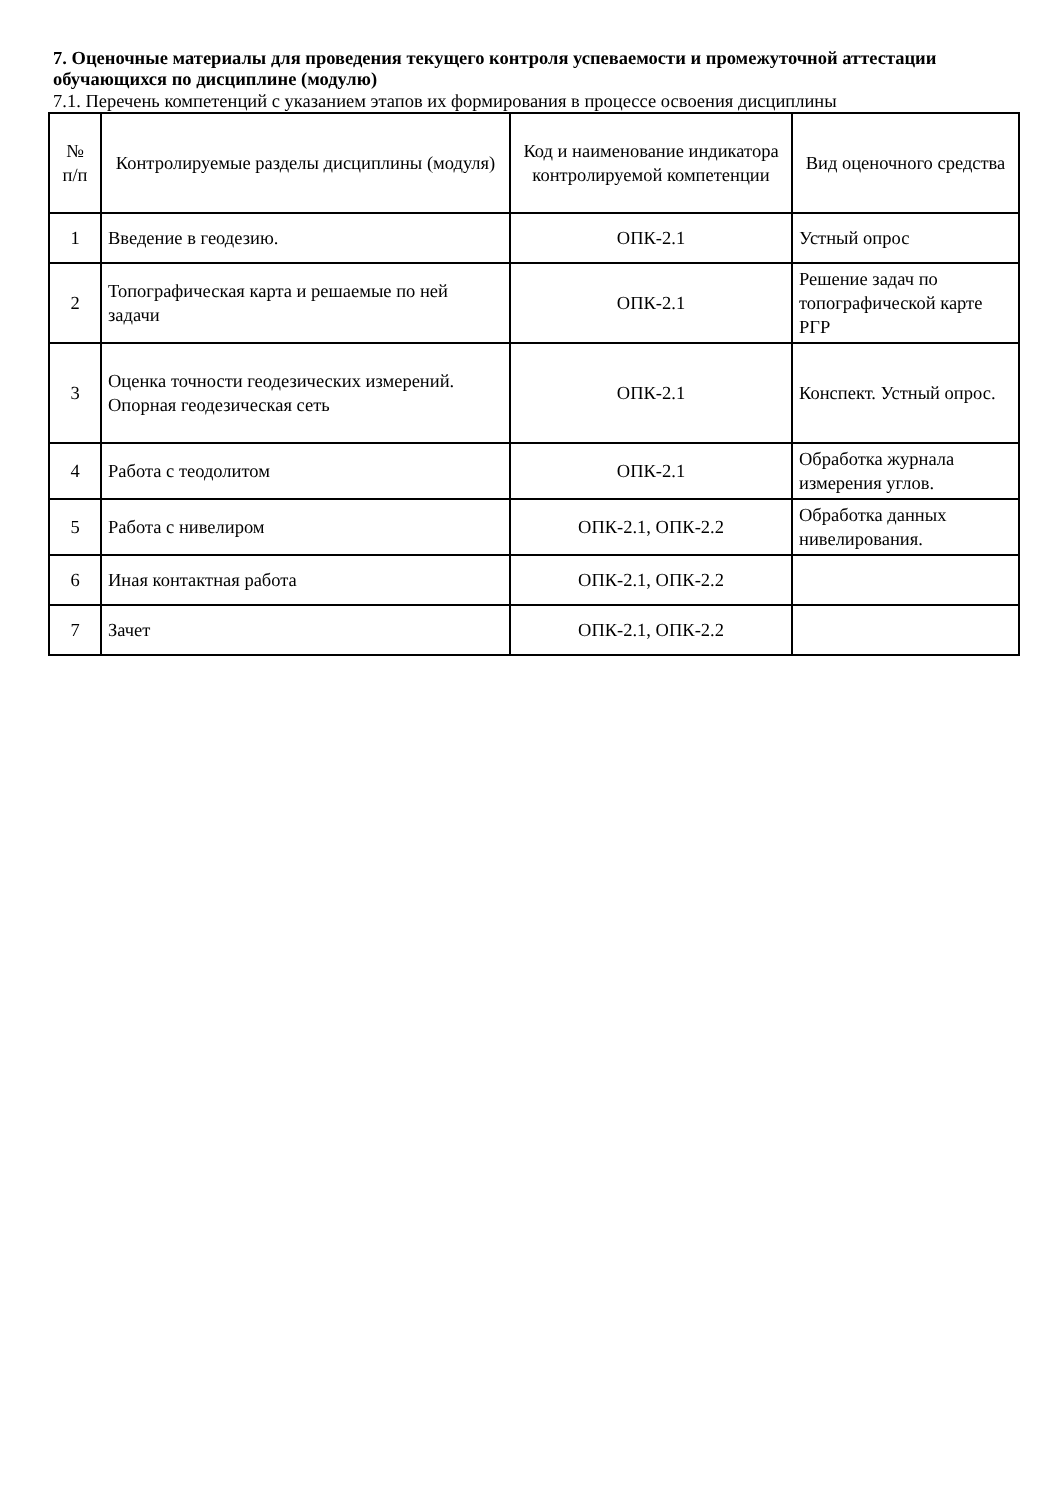7. Оценочные материалы для проведения текущего контроля успеваемости и промежуточной аттестации обучающихся по дисциплине (модулю)
7.1. Перечень компетенций с указанием этапов их формирования в процессе освоения дисциплины
| № п/п | Контролируемые разделы дисциплины (модуля) | Код и наименование индикатора контролируемой компетенции | Вид оценочного средства |
| --- | --- | --- | --- |
| 1 | Введение в геодезию. | ОПК-2.1 | Устный опрос |
| 2 | Топографическая карта и решаемые по ней задачи | ОПК-2.1 | Решение задач по топографической карте РГР |
| 3 | Оценка точности геодезических измерений. Опорная геодезическая сеть | ОПК-2.1 | Конспект. Устный опрос. |
| 4 | Работа с теодолитом | ОПК-2.1 | Обработка журнала измерения углов. |
| 5 | Работа с нивелиром | ОПК-2.1, ОПК-2.2 | Обработка данных нивелирования. |
| 6 | Иная контактная работа | ОПК-2.1, ОПК-2.2 | |
| 7 | Зачет | ОПК-2.1, ОПК-2.2 | |